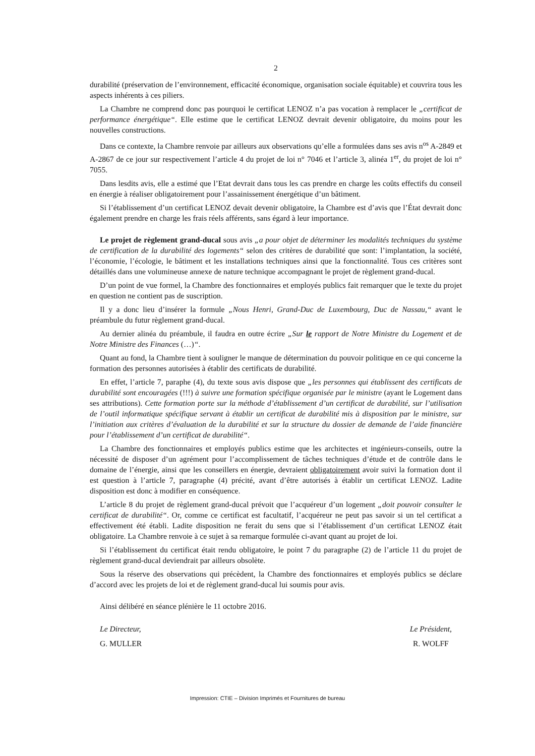2
durabilité (préservation de l’environnement, efficacité économique, organisation sociale équitable) et couvrira tous les aspects inhérents à ces piliers.
La Chambre ne comprend donc pas pourquoi le certificat LENOZ n’a pas vocation à remplacer le „certificat de performance énergétique“. Elle estime que le certificat LENOZ devrait devenir obligatoire, du moins pour les nouvelles constructions.
Dans ce contexte, la Chambre renvoie par ailleurs aux observations qu’elle a formulées dans ses avis n<sup>os</sup> A-2849 et A-2867 de ce jour sur respectivement l’article 4 du projet de loi n° 7046 et l’article 3, alinéa 1<sup>er</sup>, du projet de loi n° 7055.
Dans lesdits avis, elle a estimé que l’Etat devrait dans tous les cas prendre en charge les coûts effectifs du conseil en énergie à réaliser obligatoirement pour l’assainissement énergétique d’un bâtiment.
Si l’établissement d’un certificat LENOZ devait devenir obligatoire, la Chambre est d’avis que l’État devrait donc également prendre en charge les frais réels afférents, sans égard à leur importance.
Le projet de règlement grand-ducal sous avis „a pour objet de déterminer les modalités techniques du système de certification de la durabilité des logements“ selon des critères de durabilité que sont: l’implantation, la société, l’économie, l’écologie, le bâtiment et les installations techniques ainsi que la fonctionnalité. Tous ces critères sont détaillés dans une volumineuse annexe de nature technique accompagnant le projet de règlement grand-ducal.
D’un point de vue formel, la Chambre des fonctionnaires et employés publics fait remarquer que le texte du projet en question ne contient pas de suscription.
Il y a donc lieu d’insérer la formule „Nous Henri, Grand-Duc de Luxembourg, Duc de Nassau,“ avant le préambule du futur règlement grand-ducal.
Au dernier alinéa du préambule, il faudra en outre écrire „Sur le rapport de Notre Ministre du Logement et de Notre Ministre des Finances (…)“.
Quant au fond, la Chambre tient à souligner le manque de détermination du pouvoir politique en ce qui concerne la formation des personnes autorisées à établir des certificats de durabilité.
En effet, l’article 7, paraphe (4), du texte sous avis dispose que „les personnes qui établissent des certificats de durabilité sont encouragées (!!!) à suivre une formation spécifique organisée par le ministre (ayant le Logement dans ses attributions). Cette formation porte sur la méthode d’établissement d’un certificat de durabilité, sur l’utilisation de l’outil informatique spécifique servant à établir un certificat de durabilité mis à disposition par le ministre, sur l’initiation aux critères d’évaluation de la durabilité et sur la structure du dossier de demande de l’aide financière pour l’établissement d’un certificat de durabilité“.
La Chambre des fonctionnaires et employés publics estime que les architectes et ingénieurs-conseils, outre la nécessité de disposer d’un agrément pour l’accomplissement de tâches techniques d’étude et de contrôle dans le domaine de l’énergie, ainsi que les conseillers en énergie, devraient obligatoirement avoir suivi la formation dont il est question à l’article 7, paragraphe (4) précité, avant d’être autorisés à établir un certificat LENOZ. Ladite disposition est donc à modifier en conséquence.
L’article 8 du projet de règlement grand-ducal prévoit que l’acquéreur d’un logement „doit pouvoir consulter le certificat de durabilité“. Or, comme ce certificat est facultatif, l’acquéreur ne peut pas savoir si un tel certificat a effectivement été établi. Ladite disposition ne ferait du sens que si l’établissement d’un certificat LENOZ était obligatoire. La Chambre renvoie à ce sujet à sa remarque formulée ci-avant quant au projet de loi.
Si l’établissement du certificat était rendu obligatoire, le point 7 du paragraphe (2) de l’article 11 du projet de règlement grand-ducal deviendrait par ailleurs obsolète.
Sous la réserve des observations qui précèdent, la Chambre des fonctionnaires et employés publics se déclare d’accord avec les projets de loi et de règlement grand-ducal lui soumis pour avis.
Ainsi délibéré en séance plénière le 11 octobre 2016.
Le Directeur,
G. MULLER
Le Président,
R. WOLFF
Impression: CTIE – Division Imprimés et Fournitures de bureau